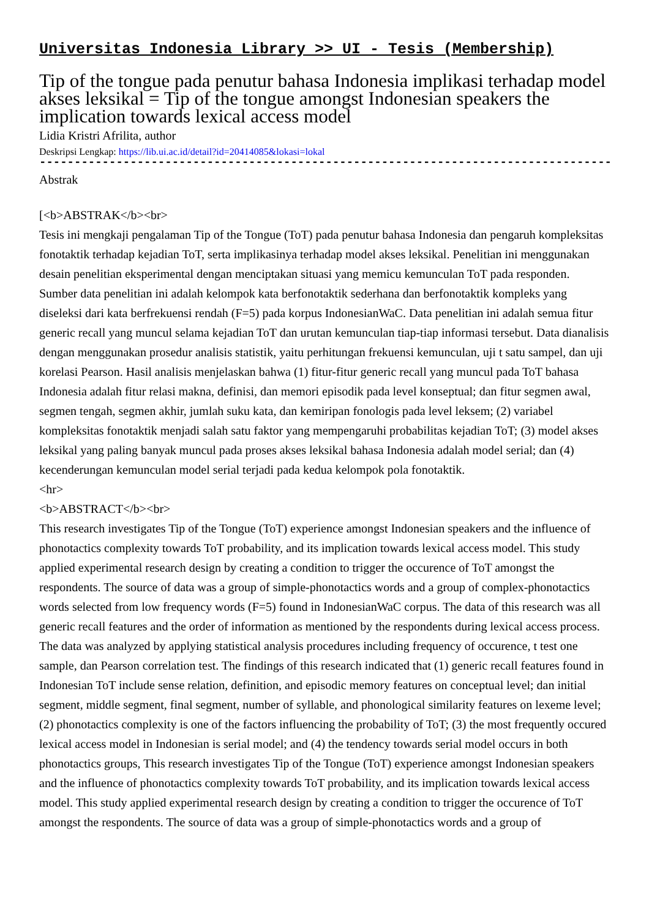Universitas Indonesia Library >> UI - Tesis (Membership)
Tip of the tongue pada penutur bahasa Indonesia implikasi terhadap model akses leksikal = Tip of the tongue amongst Indonesian speakers the implication towards lexical access model
Lidia Kristri Afrilita, author
Deskripsi Lengkap: https://lib.ui.ac.id/detail?id=20414085&lokasi=lokal
------------------------------------------------------------------------------------------
Abstrak
[<b>ABSTRAK</b><br>
Tesis ini mengkaji pengalaman Tip of the Tongue (ToT) pada penutur bahasa Indonesia dan pengaruh kompleksitas fonotaktik terhadap kejadian ToT, serta implikasinya terhadap model akses leksikal. Penelitian ini menggunakan desain penelitian eksperimental dengan menciptakan situasi yang memicu kemunculan ToT pada responden. Sumber data penelitian ini adalah kelompok kata berfonotaktik sederhana dan berfonotaktik kompleks yang diseleksi dari kata berfrekuensi rendah (F=5) pada korpus IndonesianWaC. Data penelitian ini adalah semua fitur generic recall yang muncul selama kejadian ToT dan urutan kemunculan tiap-tiap informasi tersebut. Data dianalisis dengan menggunakan prosedur analisis statistik, yaitu perhitungan frekuensi kemunculan, uji t satu sampel, dan uji korelasi Pearson. Hasil analisis menjelaskan bahwa (1) fitur-fitur generic recall yang muncul pada ToT bahasa Indonesia adalah fitur relasi makna, definisi, dan memori episodik pada level konseptual; dan fitur segmen awal, segmen tengah, segmen akhir, jumlah suku kata, dan kemiripan fonologis pada level leksem; (2) variabel kompleksitas fonotaktik menjadi salah satu faktor yang mempengaruhi probabilitas kejadian ToT; (3) model akses leksikal yang paling banyak muncul pada proses akses leksikal bahasa Indonesia adalah model serial; dan (4) kecenderungan kemunculan model serial terjadi pada kedua kelompok pola fonotaktik.
<hr>
<b>ABSTRACT</b><br>
This research investigates Tip of the Tongue (ToT) experience amongst Indonesian speakers and the influence of phonotactics complexity towards ToT probability, and its implication towards lexical access model. This study applied experimental research design by creating a condition to trigger the occurence of ToT amongst the respondents. The source of data was a group of simple-phonotactics words and a group of complex-phonotactics words selected from low frequency words (F=5) found in IndonesianWaC corpus. The data of this research was all generic recall features and the order of information as mentioned by the respondents during lexical access process. The data was analyzed by applying statistical analysis procedures including frequency of occurence, t test one sample, dan Pearson correlation test. The findings of this research indicated that (1) generic recall features found in Indonesian ToT include sense relation, definition, and episodic memory features on conceptual level; dan initial segment, middle segment, final segment, number of syllable, and phonological similarity features on lexeme level; (2) phonotactics complexity is one of the factors influencing the probability of ToT; (3) the most frequently occured lexical access model in Indonesian is serial model; and (4) the tendency towards serial model occurs in both phonotactics groups, This research investigates Tip of the Tongue (ToT) experience amongst Indonesian speakers and the influence of phonotactics complexity towards ToT probability, and its implication towards lexical access model. This study applied experimental research design by creating a condition to trigger the occurence of ToT amongst the respondents. The source of data was a group of simple-phonotactics words and a group of